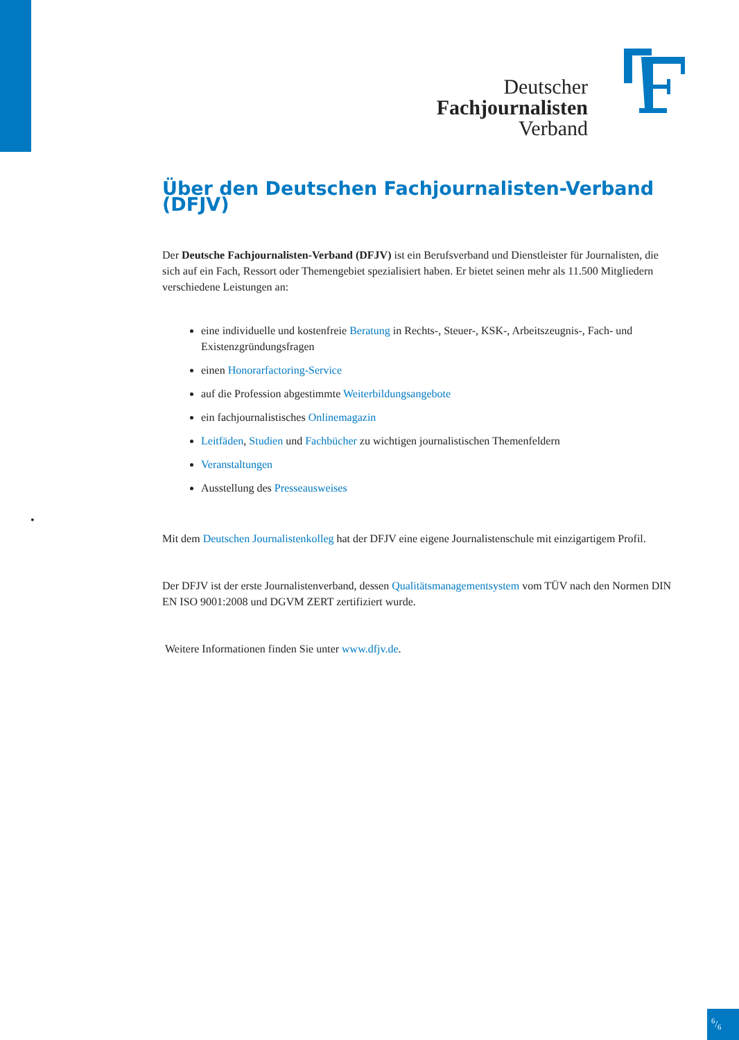Deutscher
Fachjournalisten
Verband
•
Über den Deutschen Fachjournalisten-Verband (DFJV)
Der Deutsche Fachjournalisten-Verband (DFJV) ist ein Berufsverband und Dienstleister für Journalisten, die sich auf ein Fach, Ressort oder Themengebiet spezialisiert haben. Er bietet seinen mehr als 11.500 Mitgliedern verschiedene Leistungen an:
eine individuelle und kostenfreie Beratung in Rechts-, Steuer-, KSK-, Arbeitszeugnis-, Fach- und Existenzgründungsfragen
einen Honorarfactoring-Service
auf die Profession abgestimmte Weiterbildungsangebote
ein fachjournalistisches Onlinemagazin
Leitfäden, Studien und Fachbücher zu wichtigen journalistischen Themenfeldern
Veranstaltungen
Ausstellung des Presseausweises
Mit dem Deutschen Journalistenkolleg hat der DFJV eine eigene Journalistenschule mit einzigartigem Profil.
Der DFJV ist der erste Journalistenverband, dessen Qualitätsmanagementsystem vom TÜV nach den Normen DIN EN ISO 9001:2008 und DGVM ZERT zertifiziert wurde.
Weitere Informationen finden Sie unter www.dfjv.de.
6/6